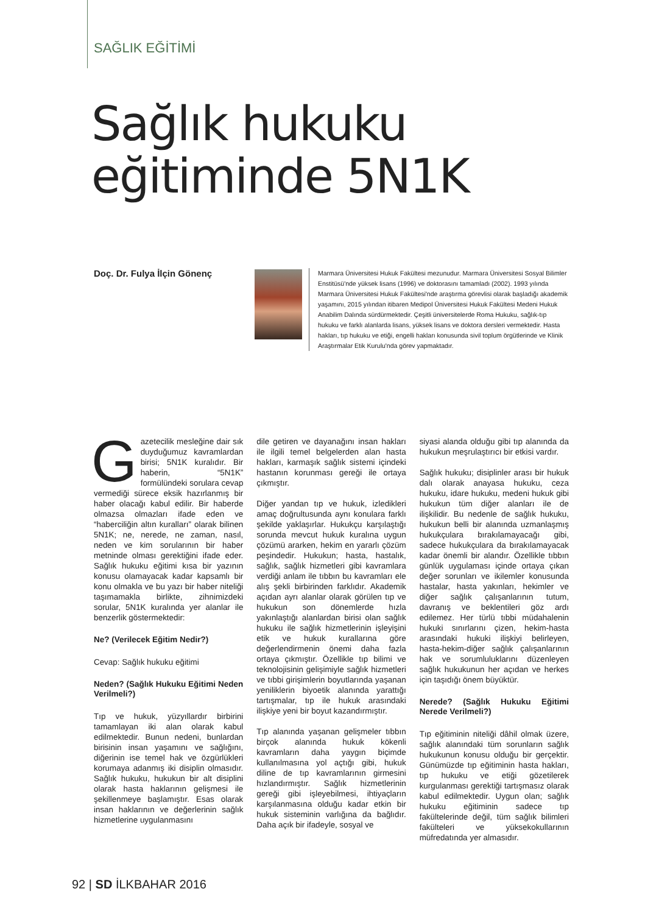SAĞLIK EĞİTİMİ
Sağlık hukuku
eğitiminde 5N1K
Doç. Dr. Fulya İlçin Gönenç
Marmara Üniversitesi Hukuk Fakültesi mezunudur. Marmara Üniversitesi Sosyal Bilimler Enstitüsü'nde yüksek lisans (1996) ve doktorasını tamamladı (2002). 1993 yılında Marmara Üniversitesi Hukuk Fakültesi'nde araştırma görevlisi olarak başladığı akademik yaşamını, 2015 yılından itibaren Medipol Üniversitesi Hukuk Fakültesi Medeni Hukuk Anabilim Dalında sürdürmektedir. Çeşitli üniversitelerde Roma Hukuku, sağlık-tıp hukuku ve farklı alanlarda lisans, yüksek lisans ve doktora dersleri vermektedir. Hasta hakları, tıp hukuku ve etiği, engelli hakları konusunda sivil toplum örgütlerinde ve Klinik Araştırmalar Etik Kurulu'nda görev yapmaktadır.
Gazetecilik mesleğine dair sık duyduğumuz kavramlardan birisi; 5N1K kuralıdır. Bir haberin, “5N1K” formülündeki sorulara cevap vermediği sürece eksik hazırlanmış bir haber olacağı kabul edilir. Bir haberde olmazsa olmazları ifade eden ve “haberciliğin altın kuralları” olarak bilinen 5N1K; ne, nerede, ne zaman, nasıl, neden ve kim sorularının bir haber metninde olması gerektiğini ifade eder. Sağlık hukuku eğitimi kısa bir yazının konusu olamayacak kadar kapsamlı bir konu olmakla ve bu yazı bir haber niteliği taşımamakla birlikte, zihnimizdeki sorular, 5N1K kuralında yer alanlar ile benzerlik göstermektedir:
Ne? (Verilecek Eğitim Nedir?)
Cevap: Sağlık hukuku eğitimi
Neden? (Sağlık Hukuku Eğitimi Neden Verilmeli?)
Tıp ve hukuk, yüzyıllardır birbirini tamamlayan iki alan olarak kabul edilmektedir. Bunun nedeni, bunlardan birisinin insan yaşamını ve sağlığını, diğerinin ise temel hak ve özgürlükleri korumaya adanmış iki disiplin olmasıdır. Sağlık hukuku, hukukun bir alt disiplini olarak hasta haklarının gelişmesi ile şekillenmeye başlamıştır. Esas olarak insan haklarının ve değerlerinin sağlık hizmetlerine uygulanmasını
dile getiren ve dayanağını insan hakları ile ilgili temel belgelerden alan hasta hakları, karmaşık sağlık sistemi içindeki hastanın korunması gereği ile ortaya çıkmıştır.
Diğer yandan tıp ve hukuk, izledikleri amaç doğrultusunda aynı konulara farklı şekilde yaklaşırlar. Hukukçu karşılaştığı sorunda mevcut hukuk kuralına uygun çözümü ararken, hekim en yararlı çözüm peşindedir. Hukukun; hasta, hastalık, sağlık, sağlık hizmetleri gibi kavramlara verdiği anlam ile tıbbın bu kavramları ele alış şekli birbirinden farklıdır. Akademik açıdan ayrı alanlar olarak görülen tıp ve hukukun son dönemlerde hızla yakınlaştığı alanlardan birisi olan sağlık hukuku ile sağlık hizmetlerinin işleyişini etik ve hukuk kurallarına göre değerlendirmenin önemi daha fazla ortaya çıkmıştır. Özellikle tıp bilimi ve teknolojisinin gelişimiyle sağlık hizmetleri ve tıbbi girişimlerin boyutlarında yaşanan yeniliklerin biyoetik alanında yarattığı tartışmalar, tıp ile hukuk arasındaki ilişkiye yeni bir boyut kazandırmıştır.
Tıp alanında yaşanan gelişmeler tıbbın birçok alanında hukuk kökenli kavramların daha yaygın biçimde kullanılmasına yol açtığı gibi, hukuk diline de tıp kavramlarının girmesini hızlandırmıştır. Sağlık hizmetlerinin gereği gibi işleyebilmesi, ihtiyaçların karşılanmasına olduğu kadar etkin bir hukuk sisteminin varlığına da bağlıdır. Daha açık bir ifadeyle, sosyal ve
siyasi alanda olduğu gibi tıp alanında da hukukun meşrulaştırıcı bir etkisi vardır.
Sağlık hukuku; disiplinler arası bir hukuk dalı olarak anayasa hukuku, ceza hukuku, idare hukuku, medeni hukuk gibi hukukun tüm diğer alanları ile de ilişkilidir. Bu nedenle de sağlık hukuku, hukukun belli bir alanında uzmanlaşmış hukukçulara bırakılamayacağı gibi, sadece hukukçulara da bırakılamayacak kadar önemli bir alandır. Özellikle tıbbın günlük uygulaması içinde ortaya çıkan değer sorunları ve ikilemler konusunda hastalar, hasta yakınları, hekimler ve diğer sağlık çalışanlarının tutum, davranış ve beklentileri göz ardı edilemez. Her türlü tıbbi müdahalenin hukuki sınırlarını çizen, hekim-hasta arasındaki hukuki ilişkiyi belirleyen, hasta-hekim-diğer sağlık çalışanlarının hak ve sorumluluklarını düzenleyen sağlık hukukunun her açıdan ve herkes için taşıdığı önem büyüktür.
Nerede? (Sağlık Hukuku Eğitimi Nerede Verilmeli?)
Tıp eğitiminin niteliği dâhil olmak üzere, sağlık alanındaki tüm sorunların sağlık hukukunun konusu olduğu bir gerçektir. Günümüzde tıp eğitiminin hasta hakları, tıp hukuku ve etiği gözetilerek kurgulanması gerektiği tartışmasız olarak kabul edilmektedir. Uygun olan; sağlık hukuku eğitiminin sadece tıp fakültelerinde değil, tüm sağlık bilimleri fakülteleri ve yüksekokullarının müfredatında yer almasıdır.
92 | SD İLKBAHAR 2016